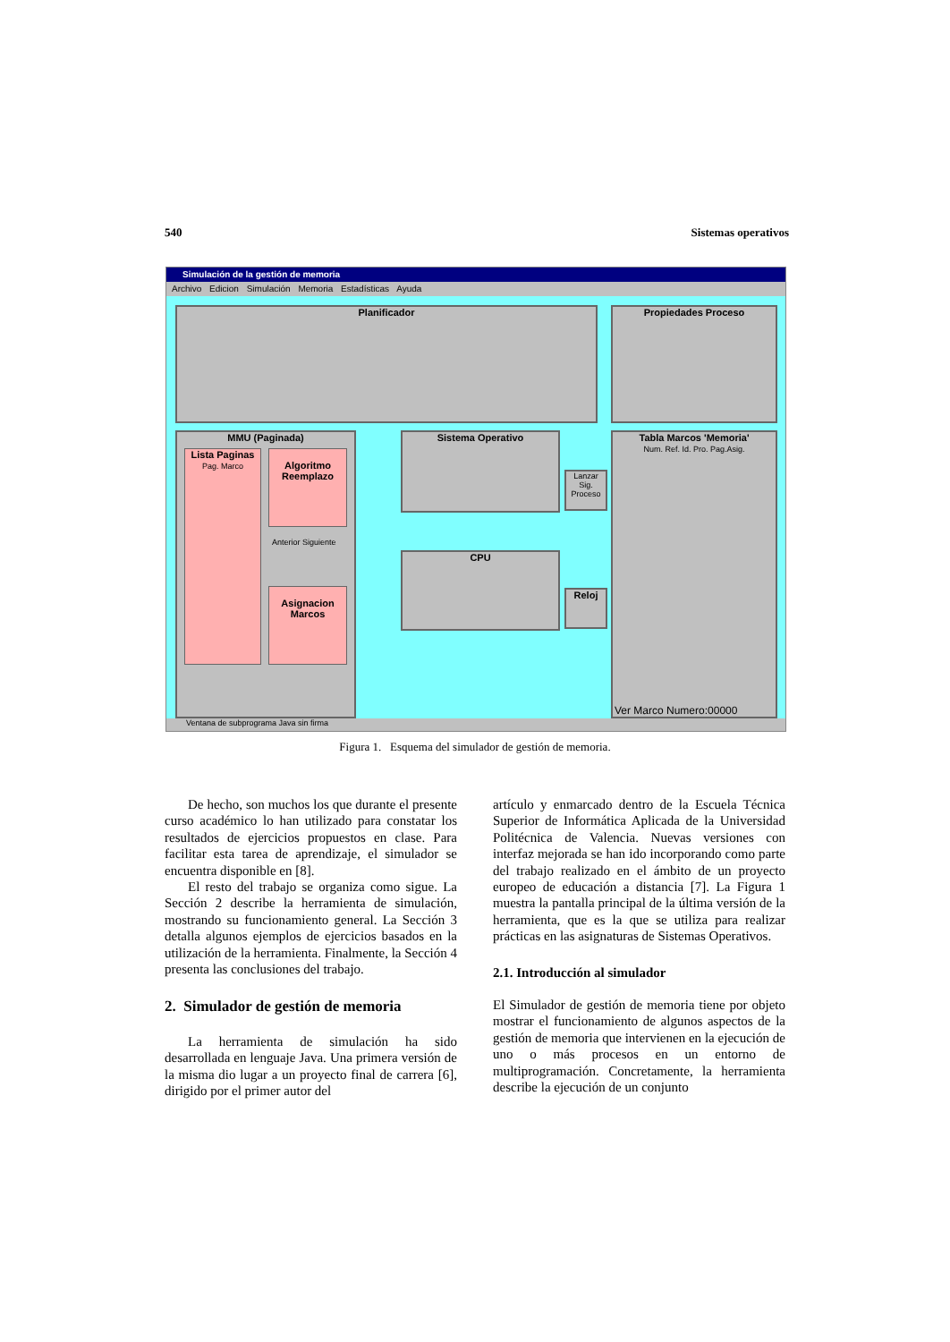540 Sistemas operativos
Simulación de la gestión de memoria
Archivo Edicion Simulación Memoria Estadísticas Ayuda
Planificador Propiedades Proceso
MMU (Paginada)
Lista Paginas
Pag. Marco
Algoritmo Reemplazo
Anterior Siguiente
Asignacion Marcos
Sistema Operativo
Lanzar Sig. Proceso
CPU
Reloj
Tabla Marcos 'Memoria'
Num. Ref. Id. Pro. Pag.Asig.
Ver Marco Numero:00000
Ventana de subprograma Java sin firma
Figura 1. Esquema del simulador de gestión de memoria.
De hecho, son muchos los que durante el presente curso académico lo han utilizado para constatar los resultados de ejercicios propuestos en clase. Para facilitar esta tarea de aprendizaje, el simulador se encuentra disponible en [8].
El resto del trabajo se organiza como sigue. La Sección 2 describe la herramienta de simulación, mostrando su funcionamiento general. La Sección 3 detalla algunos ejemplos de ejercicios basados en la utilización de la herramienta. Finalmente, la Sección 4 presenta las conclusiones del trabajo.
2. Simulador de gestión de memoria
La herramienta de simulación ha sido desarrollada en lenguaje Java. Una primera versión de la misma dio lugar a un proyecto final de carrera [6], dirigido por el primer autor del
artículo y enmarcado dentro de la Escuela Técnica Superior de Informática Aplicada de la Universidad Politécnica de Valencia. Nuevas versiones con interfaz mejorada se han ido incorporando como parte del trabajo realizado en el ámbito de un proyecto europeo de educación a distancia [7]. La Figura 1 muestra la pantalla principal de la última versión de la herramienta, que es la que se utiliza para realizar prácticas en las asignaturas de Sistemas Operativos.
2.1. Introducción al simulador
El Simulador de gestión de memoria tiene por objeto mostrar el funcionamiento de algunos aspectos de la gestión de memoria que intervienen en la ejecución de uno o más procesos en un entorno de multiprogramación. Concretamente, la herramienta describe la ejecución de un conjunto